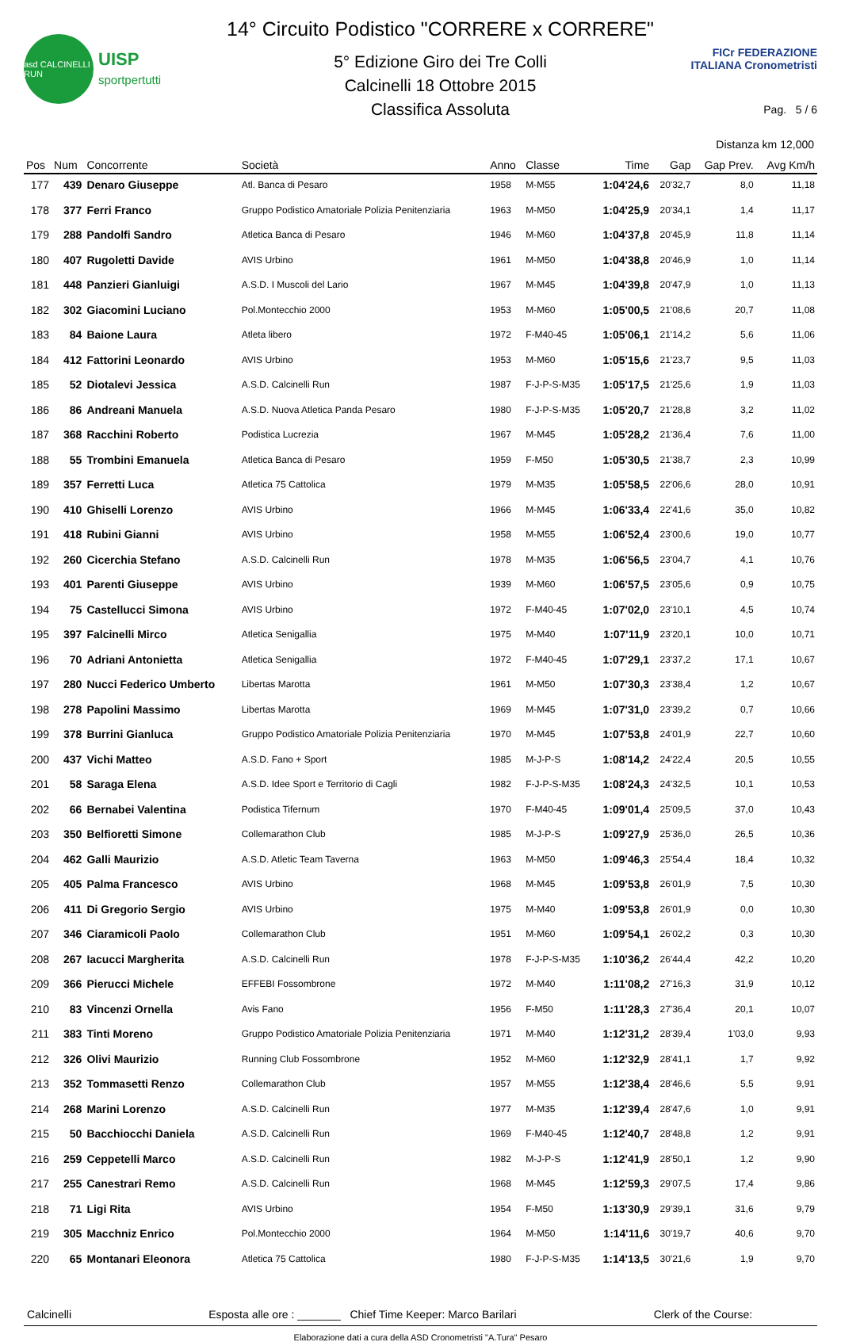asd CALCINELLI RUN
UISP
sportpertutti
14° Circuito Podistico "CORRERE x CORRERE"
5° Edizione Giro dei Tre Colli
Calcinelli 18 Ottobre 2015
Classifica Assoluta
FICr FEDERAZIONE ITALIANA Cronometristi
Pag. 5 / 6
Distanza km 12,000
| Pos | Num | Concorrente | Società | Anno | Classe | Time | Gap | Gap Prev. | Avg Km/h |
| --- | --- | --- | --- | --- | --- | --- | --- | --- | --- |
| 177 | 439 | Denaro Giuseppe | Atl. Banca di Pesaro | 1958 | M-M55 | 1:04'24,6 | 20'32,7 | 8,0 | 11,18 |
| 178 | 377 | Ferri Franco | Gruppo Podistico Amatoriale Polizia Penitenziaria | 1963 | M-M50 | 1:04'25,9 | 20'34,1 | 1,4 | 11,17 |
| 179 | 288 | Pandolfi Sandro | Atletica Banca di Pesaro | 1946 | M-M60 | 1:04'37,8 | 20'45,9 | 11,8 | 11,14 |
| 180 | 407 | Rugoletti Davide | AVIS Urbino | 1961 | M-M50 | 1:04'38,8 | 20'46,9 | 1,0 | 11,14 |
| 181 | 448 | Panzieri Gianluigi | A.S.D. I Muscoli del Lario | 1967 | M-M45 | 1:04'39,8 | 20'47,9 | 1,0 | 11,13 |
| 182 | 302 | Giacomini Luciano | Pol.Montecchio 2000 | 1953 | M-M60 | 1:05'00,5 | 21'08,6 | 20,7 | 11,08 |
| 183 | 84 | Baione Laura | Atleta libero | 1972 | F-M40-45 | 1:05'06,1 | 21'14,2 | 5,6 | 11,06 |
| 184 | 412 | Fattorini Leonardo | AVIS Urbino | 1953 | M-M60 | 1:05'15,6 | 21'23,7 | 9,5 | 11,03 |
| 185 | 52 | Diotalevi Jessica | A.S.D. Calcinelli Run | 1987 | F-J-P-S-M35 | 1:05'17,5 | 21'25,6 | 1,9 | 11,03 |
| 186 | 86 | Andreani Manuela | A.S.D. Nuova Atletica Panda Pesaro | 1980 | F-J-P-S-M35 | 1:05'20,7 | 21'28,8 | 3,2 | 11,02 |
| 187 | 368 | Racchini Roberto | Podistica Lucrezia | 1967 | M-M45 | 1:05'28,2 | 21'36,4 | 7,6 | 11,00 |
| 188 | 55 | Trombini Emanuela | Atletica Banca di Pesaro | 1959 | F-M50 | 1:05'30,5 | 21'38,7 | 2,3 | 10,99 |
| 189 | 357 | Ferretti Luca | Atletica 75 Cattolica | 1979 | M-M35 | 1:05'58,5 | 22'06,6 | 28,0 | 10,91 |
| 190 | 410 | Ghiselli Lorenzo | AVIS Urbino | 1966 | M-M45 | 1:06'33,4 | 22'41,6 | 35,0 | 10,82 |
| 191 | 418 | Rubini Gianni | AVIS Urbino | 1958 | M-M55 | 1:06'52,4 | 23'00,6 | 19,0 | 10,77 |
| 192 | 260 | Cicerchia Stefano | A.S.D. Calcinelli Run | 1978 | M-M35 | 1:06'56,5 | 23'04,7 | 4,1 | 10,76 |
| 193 | 401 | Parenti Giuseppe | AVIS Urbino | 1939 | M-M60 | 1:06'57,5 | 23'05,6 | 0,9 | 10,75 |
| 194 | 75 | Castellucci Simona | AVIS Urbino | 1972 | F-M40-45 | 1:07'02,0 | 23'10,1 | 4,5 | 10,74 |
| 195 | 397 | Falcinelli Mirco | Atletica Senigallia | 1975 | M-M40 | 1:07'11,9 | 23'20,1 | 10,0 | 10,71 |
| 196 | 70 | Adriani Antonietta | Atletica Senigallia | 1972 | F-M40-45 | 1:07'29,1 | 23'37,2 | 17,1 | 10,67 |
| 197 | 280 | Nucci Federico Umberto | Libertas Marotta | 1961 | M-M50 | 1:07'30,3 | 23'38,4 | 1,2 | 10,67 |
| 198 | 278 | Papolini Massimo | Libertas Marotta | 1969 | M-M45 | 1:07'31,0 | 23'39,2 | 0,7 | 10,66 |
| 199 | 378 | Burrini Gianluca | Gruppo Podistico Amatoriale Polizia Penitenziaria | 1970 | M-M45 | 1:07'53,8 | 24'01,9 | 22,7 | 10,60 |
| 200 | 437 | Vichi Matteo | A.S.D. Fano + Sport | 1985 | M-J-P-S | 1:08'14,2 | 24'22,4 | 20,5 | 10,55 |
| 201 | 58 | Saraga Elena | A.S.D. Idee Sport e Territorio di Cagli | 1982 | F-J-P-S-M35 | 1:08'24,3 | 24'32,5 | 10,1 | 10,53 |
| 202 | 66 | Bernabei Valentina | Podistica Tifernum | 1970 | F-M40-45 | 1:09'01,4 | 25'09,5 | 37,0 | 10,43 |
| 203 | 350 | Belfioretti Simone | Collemarathon Club | 1985 | M-J-P-S | 1:09'27,9 | 25'36,0 | 26,5 | 10,36 |
| 204 | 462 | Galli Maurizio | A.S.D. Atletic Team Taverna | 1963 | M-M50 | 1:09'46,3 | 25'54,4 | 18,4 | 10,32 |
| 205 | 405 | Palma Francesco | AVIS Urbino | 1968 | M-M45 | 1:09'53,8 | 26'01,9 | 7,5 | 10,30 |
| 206 | 411 | Di Gregorio Sergio | AVIS Urbino | 1975 | M-M40 | 1:09'53,8 | 26'01,9 | 0,0 | 10,30 |
| 207 | 346 | Ciaramicoli Paolo | Collemarathon Club | 1951 | M-M60 | 1:09'54,1 | 26'02,2 | 0,3 | 10,30 |
| 208 | 267 | Iacucci Margherita | A.S.D. Calcinelli Run | 1978 | F-J-P-S-M35 | 1:10'36,2 | 26'44,4 | 42,2 | 10,20 |
| 209 | 366 | Pierucci Michele | EFFEBI Fossombrone | 1972 | M-M40 | 1:11'08,2 | 27'16,3 | 31,9 | 10,12 |
| 210 | 83 | Vincenzi Ornella | Avis Fano | 1956 | F-M50 | 1:11'28,3 | 27'36,4 | 20,1 | 10,07 |
| 211 | 383 | Tinti Moreno | Gruppo Podistico Amatoriale Polizia Penitenziaria | 1971 | M-M40 | 1:12'31,2 | 28'39,4 | 1'03,0 | 9,93 |
| 212 | 326 | Olivi Maurizio | Running Club Fossombrone | 1952 | M-M60 | 1:12'32,9 | 28'41,1 | 1,7 | 9,92 |
| 213 | 352 | Tommasetti Renzo | Collemarathon Club | 1957 | M-M55 | 1:12'38,4 | 28'46,6 | 5,5 | 9,91 |
| 214 | 268 | Marini Lorenzo | A.S.D. Calcinelli Run | 1977 | M-M35 | 1:12'39,4 | 28'47,6 | 1,0 | 9,91 |
| 215 | 50 | Bacchiocchi Daniela | A.S.D. Calcinelli Run | 1969 | F-M40-45 | 1:12'40,7 | 28'48,8 | 1,2 | 9,91 |
| 216 | 259 | Ceppetelli Marco | A.S.D. Calcinelli Run | 1982 | M-J-P-S | 1:12'41,9 | 28'50,1 | 1,2 | 9,90 |
| 217 | 255 | Canestrari Remo | A.S.D. Calcinelli Run | 1968 | M-M45 | 1:12'59,3 | 29'07,5 | 17,4 | 9,86 |
| 218 | 71 | Ligi Rita | AVIS Urbino | 1954 | F-M50 | 1:13'30,9 | 29'39,1 | 31,6 | 9,79 |
| 219 | 305 | Macchniz Enrico | Pol.Montecchio 2000 | 1964 | M-M50 | 1:14'11,6 | 30'19,7 | 40,6 | 9,70 |
| 220 | 65 | Montanari Eleonora | Atletica 75 Cattolica | 1980 | F-J-P-S-M35 | 1:14'13,5 | 30'21,6 | 1,9 | 9,70 |
Calcinelli Esposta alle ore : _______ Chief Time Keeper: Marco Barilari Clerk of the Course:
Elaborazione dati a cura della ASD Cronometristi "A.Tura" Pesaro